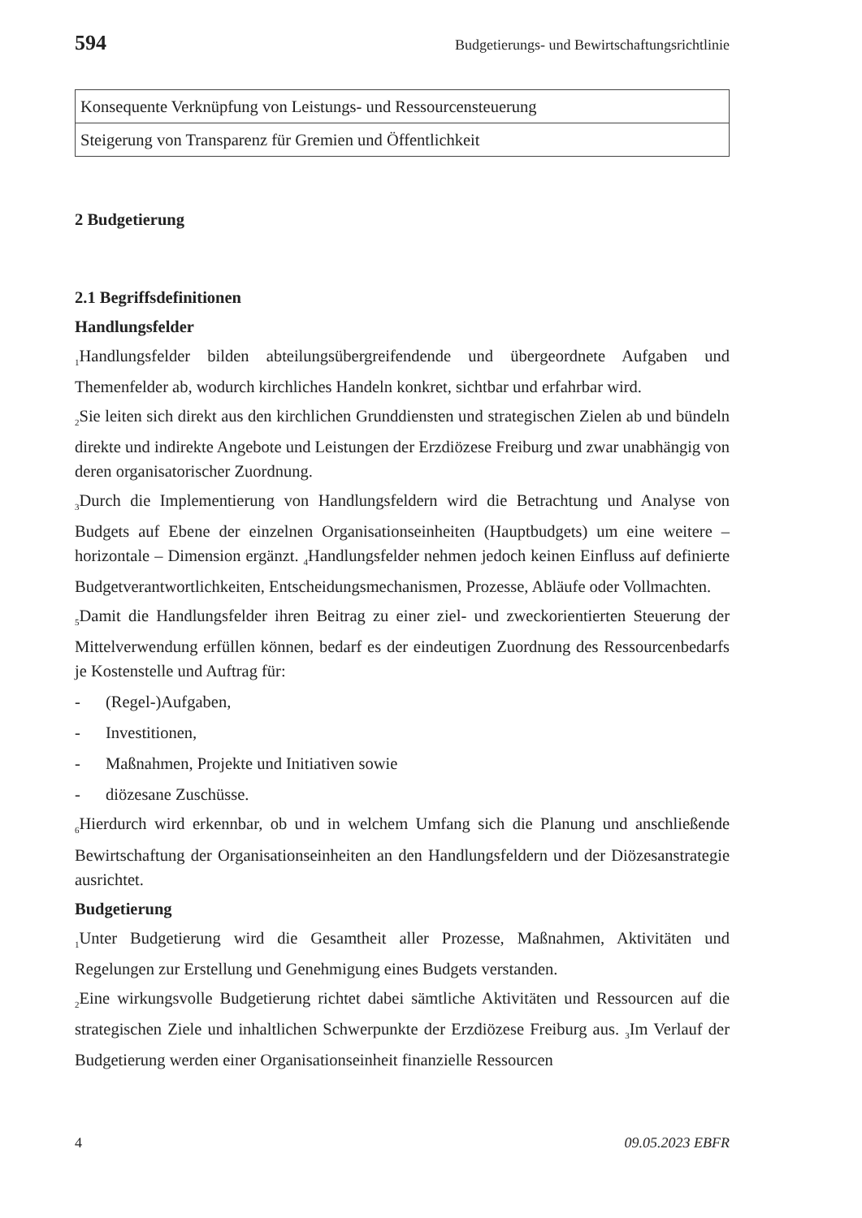594 Budgetierungs- und Bewirtschaftungsrichtlinie
| Konsequente Verknüpfung von Leistungs- und Ressourcensteuerung |
| Steigerung von Transparenz für Gremien und Öffentlichkeit |
2 Budgetierung
2.1 Begriffsdefinitionen
Handlungsfelder
<sub>1</sub>Handlungsfelder bilden abteilungsübergreifendende und übergeordnete Aufgaben und Themenfelder ab, wodurch kirchliches Handeln konkret, sichtbar und erfahrbar wird.
<sub>2</sub>Sie leiten sich direkt aus den kirchlichen Grunddiensten und strategischen Zielen ab und bündeln direkte und indirekte Angebote und Leistungen der Erzdiözese Freiburg und zwar unabhängig von deren organisatorischer Zuordnung.
<sub>3</sub>Durch die Implementierung von Handlungsfeldern wird die Betrachtung und Analyse von Budgets auf Ebene der einzelnen Organisationseinheiten (Hauptbudgets) um eine weitere – horizontale – Dimension ergänzt. <sub>4</sub>Handlungsfelder nehmen jedoch keinen Einfluss auf definierte Budgetverantwortlichkeiten, Entscheidungsmechanismen, Prozesse, Abläufe oder Vollmachten.
<sub>5</sub>Damit die Handlungsfelder ihren Beitrag zu einer ziel- und zweckorientierten Steuerung der Mittelverwendung erfüllen können, bedarf es der eindeutigen Zuordnung des Ressourcenbedarfs je Kostenstelle und Auftrag für:
- (Regel-)Aufgaben,
- Investitionen,
- Maßnahmen, Projekte und Initiativen sowie
- diözesane Zuschüsse.
<sub>6</sub>Hierdurch wird erkennbar, ob und in welchem Umfang sich die Planung und anschließende Bewirtschaftung der Organisationseinheiten an den Handlungsfeldern und der Diözesanstrategie ausrichtet.
Budgetierung
<sub>1</sub>Unter Budgetierung wird die Gesamtheit aller Prozesse, Maßnahmen, Aktivitäten und Regelungen zur Erstellung und Genehmigung eines Budgets verstanden.
<sub>2</sub>Eine wirkungsvolle Budgetierung richtet dabei sämtliche Aktivitäten und Ressourcen auf die strategischen Ziele und inhaltlichen Schwerpunkte der Erzdiözese Freiburg aus. <sub>3</sub>Im Verlauf der Budgetierung werden einer Organisationseinheit finanzielle Ressourcen
4 09.05.2023 EBFR